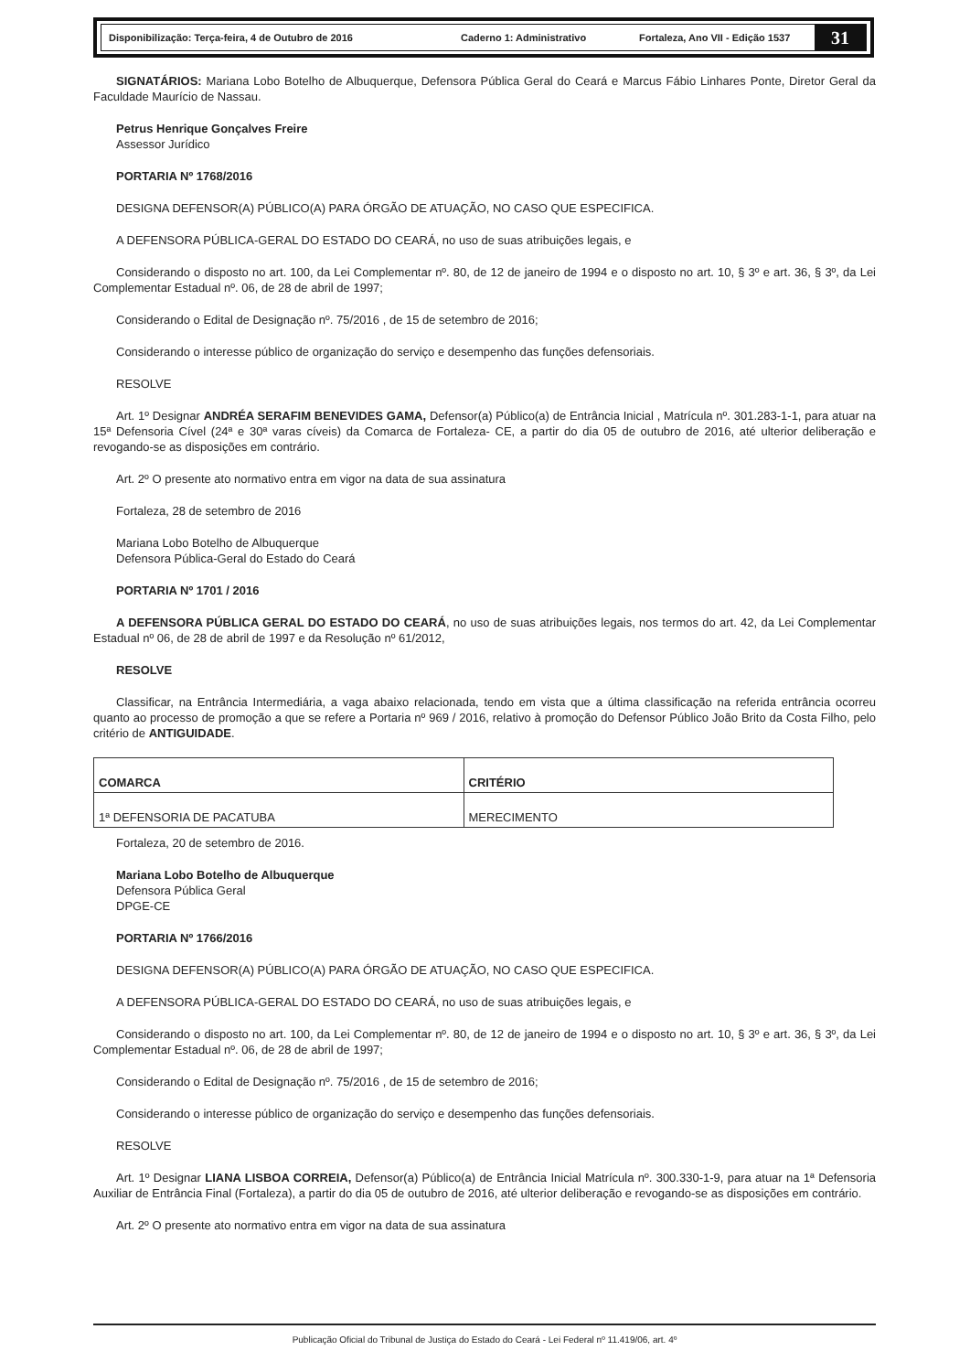Disponibilização: Terça-feira, 4 de Outubro de 2016 Caderno 1: Administrativo Fortaleza, Ano VII - Edição 1537 31
SIGNATÁRIOS: Mariana Lobo Botelho de Albuquerque, Defensora Pública Geral do Ceará e Marcus Fábio Linhares Ponte, Diretor Geral da Faculdade Maurício de Nassau.
Petrus Henrique Gonçalves Freire
Assessor Jurídico
PORTARIA Nº 1768/2016
DESIGNA DEFENSOR(A) PÚBLICO(A) PARA ÓRGÃO DE ATUAÇÃO, NO CASO QUE ESPECIFICA.
A DEFENSORA PÚBLICA-GERAL DO ESTADO DO CEARÁ, no uso de suas atribuições legais, e
Considerando o disposto no art. 100, da Lei Complementar nº. 80, de 12 de janeiro de 1994 e o disposto no art. 10, § 3º e art. 36, § 3º, da Lei Complementar Estadual nº. 06, de 28 de abril de 1997;
Considerando o Edital de Designação nº. 75/2016 , de 15 de setembro de 2016;
Considerando o interesse público de organização do serviço e desempenho das funções defensoriais.
RESOLVE
Art. 1º Designar ANDRÉA SERAFIM BENEVIDES GAMA, Defensor(a) Público(a) de Entrância Inicial , Matrícula nº. 301.283-1-1, para atuar na 15ª Defensoria Cível (24ª e 30ª varas cíveis) da Comarca de Fortaleza- CE, a partir do dia 05 de outubro de 2016, até ulterior deliberação e revogando-se as disposições em contrário.
Art. 2º O presente ato normativo entra em vigor na data de sua assinatura
Fortaleza, 28 de setembro de 2016
Mariana Lobo Botelho de Albuquerque
Defensora Pública-Geral do Estado do Ceará
PORTARIA Nº 1701 / 2016
A DEFENSORA PÚBLICA GERAL DO ESTADO DO CEARÁ, no uso de suas atribuições legais, nos termos do art. 42, da Lei Complementar Estadual nº 06, de 28 de abril de 1997 e da Resolução nº 61/2012,
RESOLVE
Classificar, na Entrância Intermediária, a vaga abaixo relacionada, tendo em vista que a última classificação na referida entrância ocorreu quanto ao processo de promoção a que se refere a Portaria nº 969 / 2016, relativo à promoção do Defensor Público João Brito da Costa Filho, pelo critério de ANTIGUIDADE.
| COMARCA | CRITÉRIO |
| --- | --- |
| 1ª DEFENSORIA DE PACATUBA | MERECIMENTO |
Fortaleza, 20 de setembro de 2016.
Mariana Lobo Botelho de Albuquerque
Defensora Pública Geral
DPGE-CE
PORTARIA Nº 1766/2016
DESIGNA DEFENSOR(A) PÚBLICO(A) PARA ÓRGÃO DE ATUAÇÃO, NO CASO QUE ESPECIFICA.
A DEFENSORA PÚBLICA-GERAL DO ESTADO DO CEARÁ, no uso de suas atribuições legais, e
Considerando o disposto no art. 100, da Lei Complementar nº. 80, de 12 de janeiro de 1994 e o disposto no art. 10, § 3º e art. 36, § 3º, da Lei Complementar Estadual nº. 06, de 28 de abril de 1997;
Considerando o Edital de Designação nº. 75/2016 , de 15 de setembro de 2016;
Considerando o interesse público de organização do serviço e desempenho das funções defensoriais.
RESOLVE
Art. 1º Designar LIANA LISBOA CORREIA, Defensor(a) Público(a) de Entrância Inicial Matrícula nº. 300.330-1-9, para atuar na 1ª Defensoria Auxiliar de Entrância Final (Fortaleza), a partir do dia 05 de outubro de 2016, até ulterior deliberação e revogando-se as disposições em contrário.
Art. 2º O presente ato normativo entra em vigor na data de sua assinatura
Publicação Oficial do Tribunal de Justiça do Estado do Ceará - Lei Federal nº 11.419/06, art. 4º